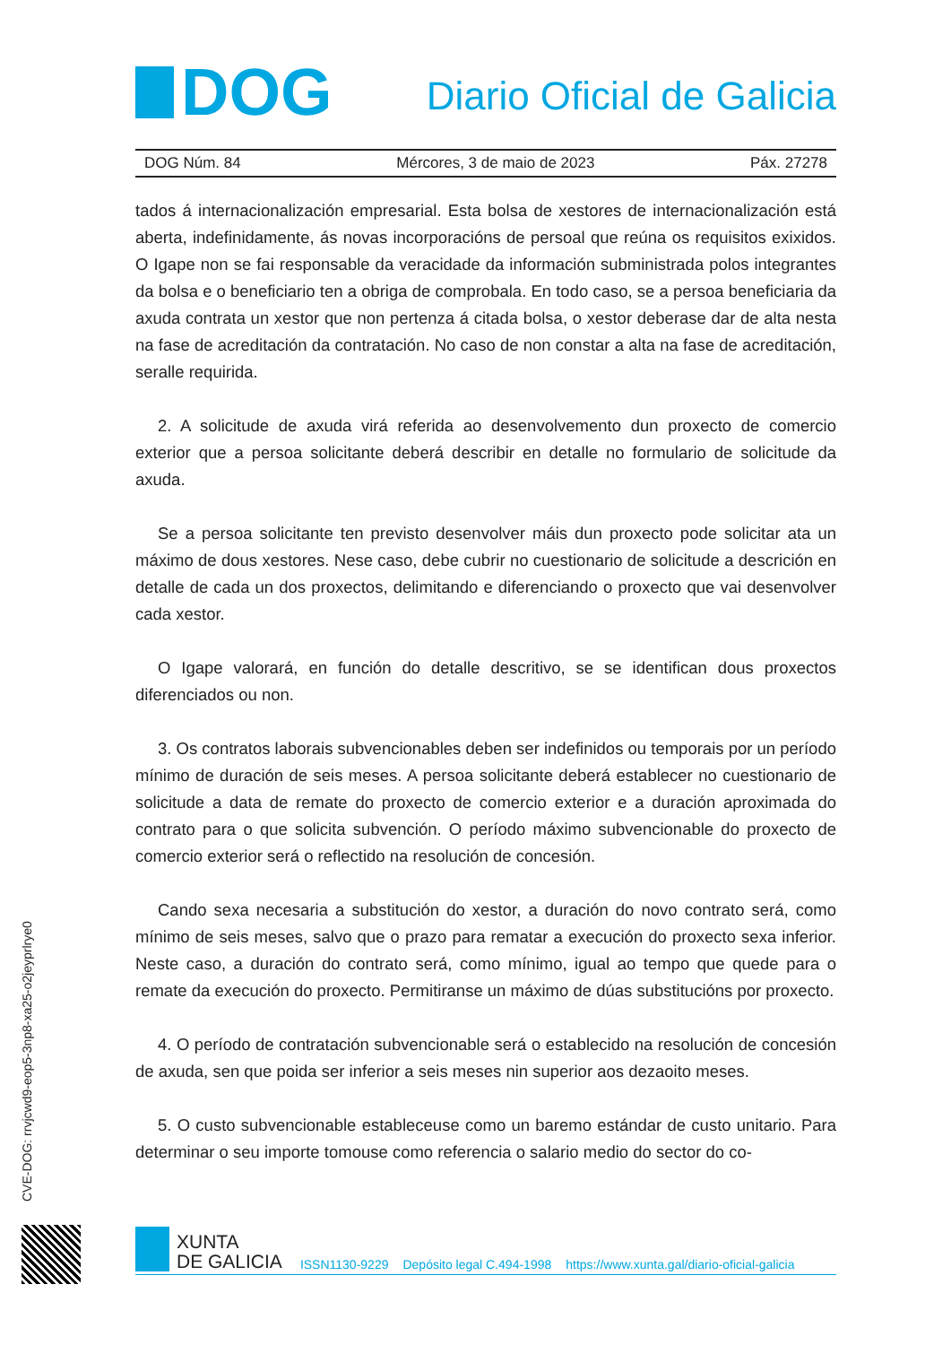DOG
Diario Oficial de Galicia
DOG Núm. 84 Mércores, 3 de maio de 2023 Páx. 27278
tados á internacionalización empresarial. Esta bolsa de xestores de internacionalización está aberta, indefinidamente, ás novas incorporacións de persoal que reúna os requisitos exixidos. O Igape non se fai responsable da veracidade da información subministrada polos integrantes da bolsa e o beneficiario ten a obriga de comprobala. En todo caso, se a persoa beneficiaria da axuda contrata un xestor que non pertenza á citada bolsa, o xestor deberase dar de alta nesta na fase de acreditación da contratación. No caso de non constar a alta na fase de acreditación, seralle requirida.
2. A solicitude de axuda virá referida ao desenvolvemento dun proxecto de comercio exterior que a persoa solicitante deberá describir en detalle no formulario de solicitude da axuda.
Se a persoa solicitante ten previsto desenvolver máis dun proxecto pode solicitar ata un máximo de dous xestores. Nese caso, debe cubrir no cuestionario de solicitude a descrición en detalle de cada un dos proxectos, delimitando e diferenciando o proxecto que vai desenvolver cada xestor.
O Igape valorará, en función do detalle descritivo, se se identifican dous proxectos diferenciados ou non.
3. Os contratos laborais subvencionables deben ser indefinidos ou temporais por un período mínimo de duración de seis meses. A persoa solicitante deberá establecer no cuestionario de solicitude a data de remate do proxecto de comercio exterior e a duración aproximada do contrato para o que solicita subvención. O período máximo subvencionable do proxecto de comercio exterior será o reflectido na resolución de concesión.
Cando sexa necesaria a substitución do xestor, a duración do novo contrato será, como mínimo de seis meses, salvo que o prazo para rematar a execución do proxecto sexa inferior. Neste caso, a duración do contrato será, como mínimo, igual ao tempo que quede para o remate da execución do proxecto. Permitiranse un máximo de dúas substitucións por proxecto.
4. O período de contratación subvencionable será o establecido na resolución de concesión de axuda, sen que poida ser inferior a seis meses nin superior aos dezaoito meses.
5. O custo subvencionable estableceuse como un baremo estándar de custo unitario. Para determinar o seu importe tomouse como referencia o salario medio do sector do co-
CVE-DOG: rrvjcwd9-eop5-3np8-xa25-o2jeyprlrye0
XUNTA
DE GALICIA
ISSN1130-9229 Depósito legal C.494-1998 https://www.xunta.gal/diario-oficial-galicia